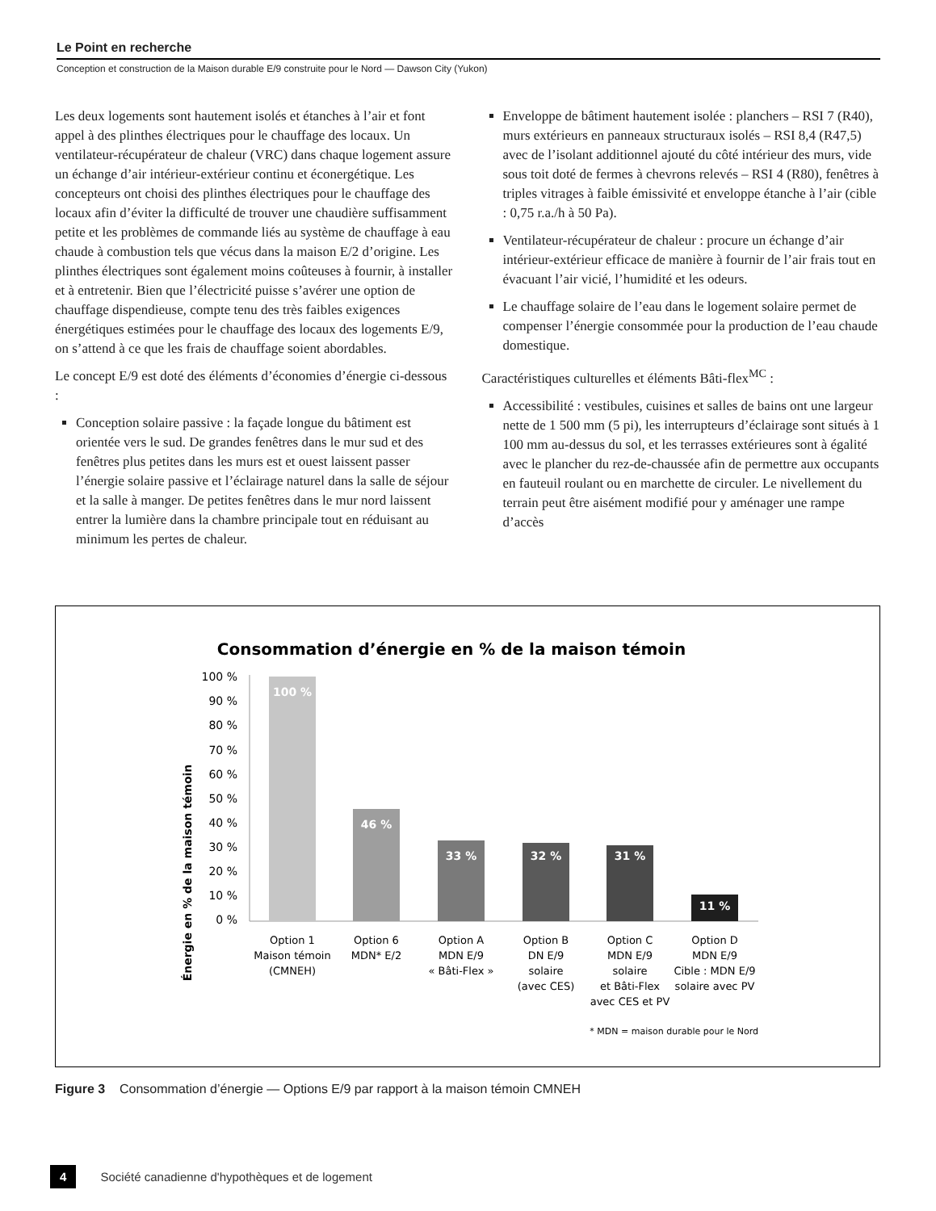Le Point en recherche
Conception et construction de la Maison durable E/9 construite pour le Nord — Dawson City (Yukon)
Les deux logements sont hautement isolés et étanches à l’air et font appel à des plinthes électriques pour le chauffage des locaux. Un ventilateur-récupérateur de chaleur (VRC) dans chaque logement assure un échange d’air intérieur-extérieur continu et éconergétique. Les concepteurs ont choisi des plinthes électriques pour le chauffage des locaux afin d’éviter la difficulté de trouver une chaudière suffisamment petite et les problèmes de commande liés au système de chauffage à eau chaude à combustion tels que vécus dans la maison E/2 d’origine. Les plinthes électriques sont également moins coûteuses à fournir, à installer et à entretenir. Bien que l’électricité puisse s’avérer une option de chauffage dispendieuse, compte tenu des très faibles exigences énergétiques estimées pour le chauffage des locaux des logements E/9, on s’attend à ce que les frais de chauffage soient abordables.
Le concept E/9 est doté des éléments d’économies d’énergie ci-dessous :
Conception solaire passive : la façade longue du bâtiment est orientée vers le sud. De grandes fenêtres dans le mur sud et des fenêtres plus petites dans les murs est et ouest laissent passer l’énergie solaire passive et l’éclairage naturel dans la salle de séjour et la salle à manger. De petites fenêtres dans le mur nord laissent entrer la lumière dans la chambre principale tout en réduisant au minimum les pertes de chaleur.
Enveloppe de bâtiment hautement isolée : planchers – RSI 7 (R40), murs extérieurs en panneaux structuraux isolés – RSI 8,4 (R47,5) avec de l’isolant additionnel ajouté du côté intérieur des murs, vide sous toit doté de fermes à chevrons relevés – RSI 4 (R80), fenêtres à triples vitrages à faible émissivité et enveloppe étanche à l’air (cible : 0,75 r.a./h à 50 Pa).
Ventilateur-récupérateur de chaleur : procure un échange d’air intérieur-extérieur efficace de manière à fournir de l’air frais tout en évacuant l’air vicié, l’humidité et les odeurs.
Le chauffage solaire de l’eau dans le logement solaire permet de compenser l’énergie consommée pour la production de l’eau chaude domestique.
Caractéristiques culturelles et éléments Bâti-flex<sup>MC</sup> :
Accessibilité : vestibules, cuisines et salles de bains ont une largeur nette de 1 500 mm (5 pi), les interrupteurs d’éclairage sont situés à 1 100 mm au-dessus du sol, et les terrasses extérieures sont à égalité avec le plancher du rez-de-chaussée afin de permettre aux occupants en fauteuil roulant ou en marchette de circuler. Le nivellement du terrain peut être aisément modifié pour y aménager une rampe d’accès
Consommation d’énergie en % de la maison témoin
Énergie en % de la maison témoin
100 %
90 %
80 %
70 %
60 %
50 %
40 %
30 %
20 %
10 %
0 %
100 %
46 %
33 %
32 %
31 %
11 %
Option 1
Maison témoin
(CMNEH)
Option 6
MDN* E/2
Option A
MDN E/9
« Bâti-Flex »
Option B
DN E/9
solaire
(avec CES)
Option C
MDN E/9
solaire
et Bâti-Flex
avec CES et PV
Option D
MDN E/9
Cible : MDN E/9
solaire avec PV
* MDN = maison durable pour le Nord
Figure 3 Consommation d’énergie — Options E/9 par rapport à la maison témoin CMNEH
4 Société canadienne d'hypothèques et de logement